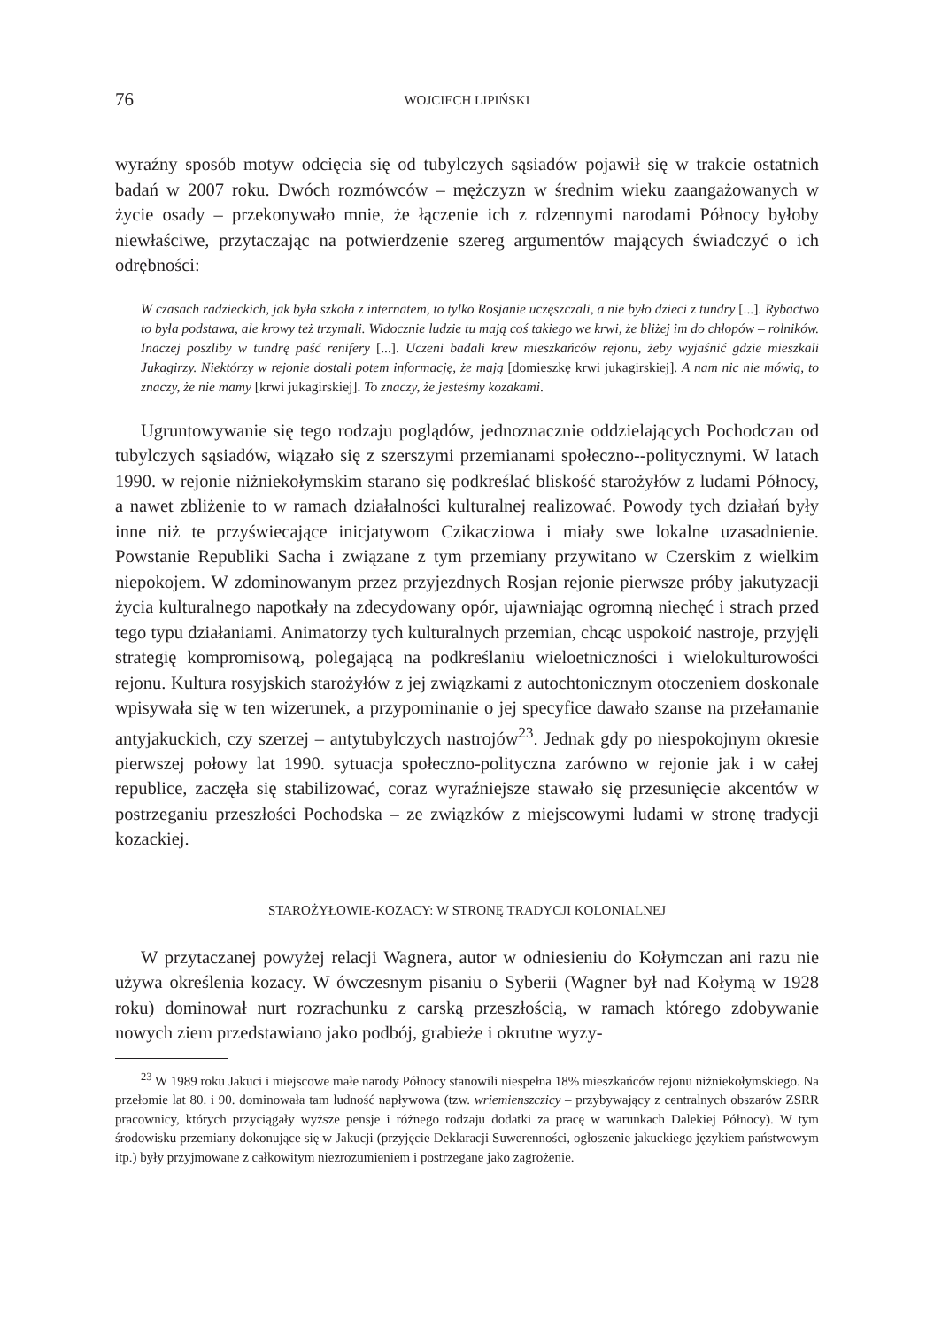76 WOJCIECH LIPIŃSKI
wyraźny sposób motyw odcięcia się od tubylczych sąsiadów pojawił się w trakcie ostatnich badań w 2007 roku. Dwóch rozmówców – mężczyzn w średnim wieku zaangażowanych w życie osady – przekonywało mnie, że łączenie ich z rdzennymi narodami Północy byłoby niewłaściwe, przytaczając na potwierdzenie szereg argumentów mających świadczyć o ich odrębności:
W czasach radzieckich, jak była szkoła z internatem, to tylko Rosjanie uczęszczali, a nie było dzieci z tundry [...]. Rybactwo to była podstawa, ale krowy też trzymali. Widocznie ludzie tu mają coś takiego we krwi, że bliżej im do chłopów – rolników. Inaczej poszliby w tundrę paść renifery [...]. Uczeni badali krew mieszkańców rejonu, żeby wyjaśnić gdzie mieszkali Jukagirzy. Niektórzy w rejonie dostali potem informację, że mają [domieszkę krwi jukagirskiej]. A nam nic nie mówią, to znaczy, że nie mamy [krwi jukagirskiej]. To znaczy, że jesteśmy kozakami.
Ugruntowywanie się tego rodzaju poglądów, jednoznacznie oddzielających Pochodczan od tubylczych sąsiadów, wiązało się z szerszymi przemianami społeczno--politycznymi. W latach 1990. w rejonie niżniekołymskim starano się podkreślać bliskość starożyłów z ludami Północy, a nawet zbliżenie to w ramach działalności kulturalnej realizować. Powody tych działań były inne niż te przyświecające inicjatywom Czikacziowa i miały swe lokalne uzasadnienie. Powstanie Republiki Sacha i związane z tym przemiany przywitano w Czerskim z wielkim niepokojem. W zdominowanym przez przyjezdnych Rosjan rejonie pierwsze próby jakutyzacji życia kulturalnego napotkały na zdecydowany opór, ujawniając ogromną niechęć i strach przed tego typu działaniami. Animatorzy tych kulturalnych przemian, chcąc uspokoić nastroje, przyjęli strategię kompromisową, polegającą na podkreślaniu wieloetniczności i wielokulturowości rejonu. Kultura rosyjskich starożyłów z jej związkami z autochtonicznym otoczeniem doskonale wpisywała się w ten wizerunek, a przypominanie o jej specyfice dawało szanse na przełamanie antyjakuckich, czy szerzej – antytubylczych nastrojów<sup>23</sup>. Jednak gdy po niespokojnym okresie pierwszej połowy lat 1990. sytuacja społeczno-polityczna zarówno w rejonie jak i w całej republice, zaczęła się stabilizować, coraz wyraźniejsze stawało się przesunięcie akcentów w postrzeganiu przeszłości Pochodska – ze związków z miejscowymi ludami w stronę tradycji kozackiej.
STAROŻYŁOWIE-KOZACY: W STRONĘ TRADYCJI KOLONIALNEJ
W przytaczanej powyżej relacji Wagnera, autor w odniesieniu do Kołymczan ani razu nie używa określenia kozacy. W ówczesnym pisaniu o Syberii (Wagner był nad Kołymą w 1928 roku) dominował nurt rozrachunku z carską przeszłością, w ramach którego zdobywanie nowych ziem przedstawiano jako podbój, grabieże i okrutne wyzy-
<sup>23</sup> W 1989 roku Jakuci i miejscowe małe narody Północy stanowili niespełna 18% mieszkańców rejonu niżniekołymskiego. Na przełomie lat 80. i 90. dominowała tam ludność napływowa (tzw. wriemienszczicy – przybywający z centralnych obszarów ZSRR pracownicy, których przyciągały wyższe pensje i różnego rodzaju dodatki za pracę w warunkach Dalekiej Północy). W tym środowisku przemiany dokonujące się w Jakucji (przyjęcie Deklaracji Suwerenności, ogłoszenie jakuckiego językiem państwowym itp.) były przyjmowane z całkowitym niezrozumieniem i postrzegane jako zagrożenie.